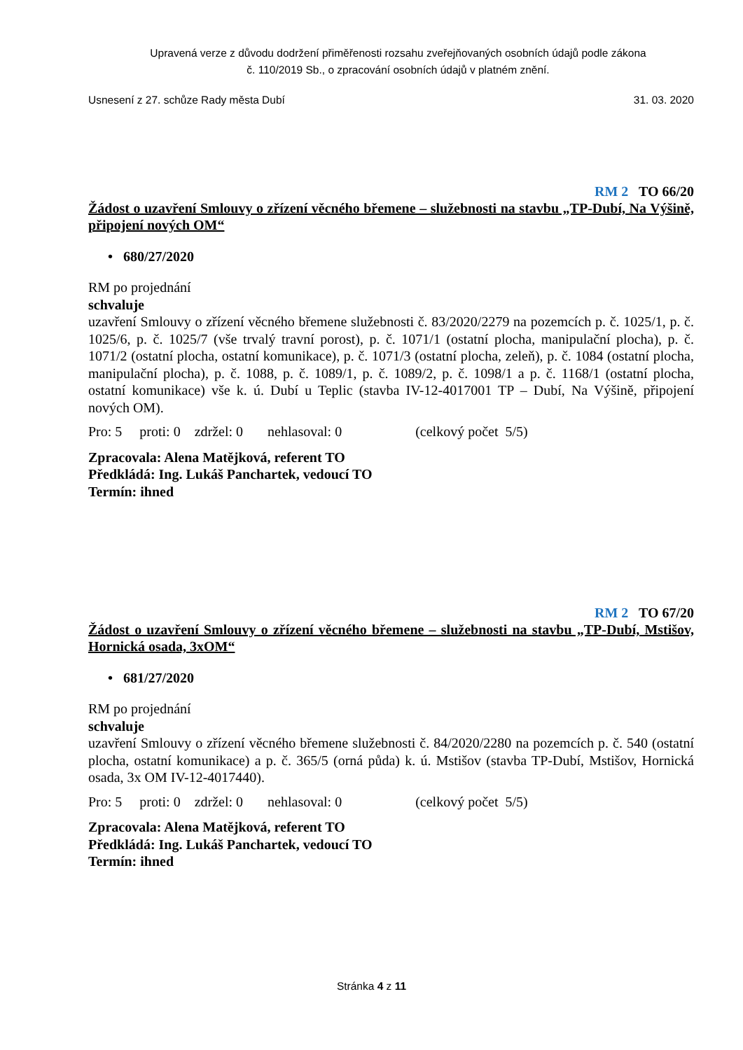Upravená verze z důvodu dodržení přiměřenosti rozsahu zveřejňovaných osobních údajů podle zákona
č. 110/2019 Sb., o zpracování osobních údajů v platném znění.
Usnesení z 27. schůze Rady města Dubí 31. 03. 2020
RM 2 TO 66/20
Žádost o uzavření Smlouvy o zřízení věcného břemene – služebnosti na stavbu „TP-Dubí, Na Výšině, připojení nových OM“
• 680/27/2020
RM po projednání
schvaluje
uzavření Smlouvy o zřízení věcného břemene služebnosti č. 83/2020/2279 na pozemcích p. č. 1025/1, p. č. 1025/6, p. č. 1025/7 (vše trvalý travní porost), p. č. 1071/1 (ostatní plocha, manipulační plocha), p. č. 1071/2 (ostatní plocha, ostatní komunikace), p. č. 1071/3 (ostatní plocha, zeleň), p. č. 1084 (ostatní plocha, manipulační plocha), p. č. 1088, p. č. 1089/1, p. č. 1089/2, p. č. 1098/1 a p. č. 1168/1 (ostatní plocha, ostatní komunikace) vše k. ú. Dubí u Teplic (stavba IV-12-4017001 TP – Dubí, Na Výšině, připojení nových OM).
Pro: 5 proti: 0 zdržel: 0 nehlasoval: 0 (celkový počet 5/5)
Zpracovala: Alena Matějková, referent TO
Předkládá: Ing. Lukáš Panchartek, vedoucí TO
Termín: ihned
RM 2 TO 67/20
Žádost o uzavření Smlouvy o zřízení věcného břemene – služebnosti na stavbu „TP-Dubí, Mstišov, Hornická osada, 3xOM“
• 681/27/2020
RM po projednání
schvaluje
uzavření Smlouvy o zřízení věcného břemene služebnosti č. 84/2020/2280 na pozemcích p. č. 540 (ostatní plocha, ostatní komunikace) a p. č. 365/5 (orná půda) k. ú. Mstišov (stavba TP-Dubí, Mstišov, Hornická osada, 3x OM IV-12-4017440).
Pro: 5 proti: 0 zdržel: 0 nehlasoval: 0 (celkový počet 5/5)
Zpracovala: Alena Matějková, referent TO
Předkládá: Ing. Lukáš Panchartek, vedoucí TO
Termín: ihned
Stránka 4 z 11